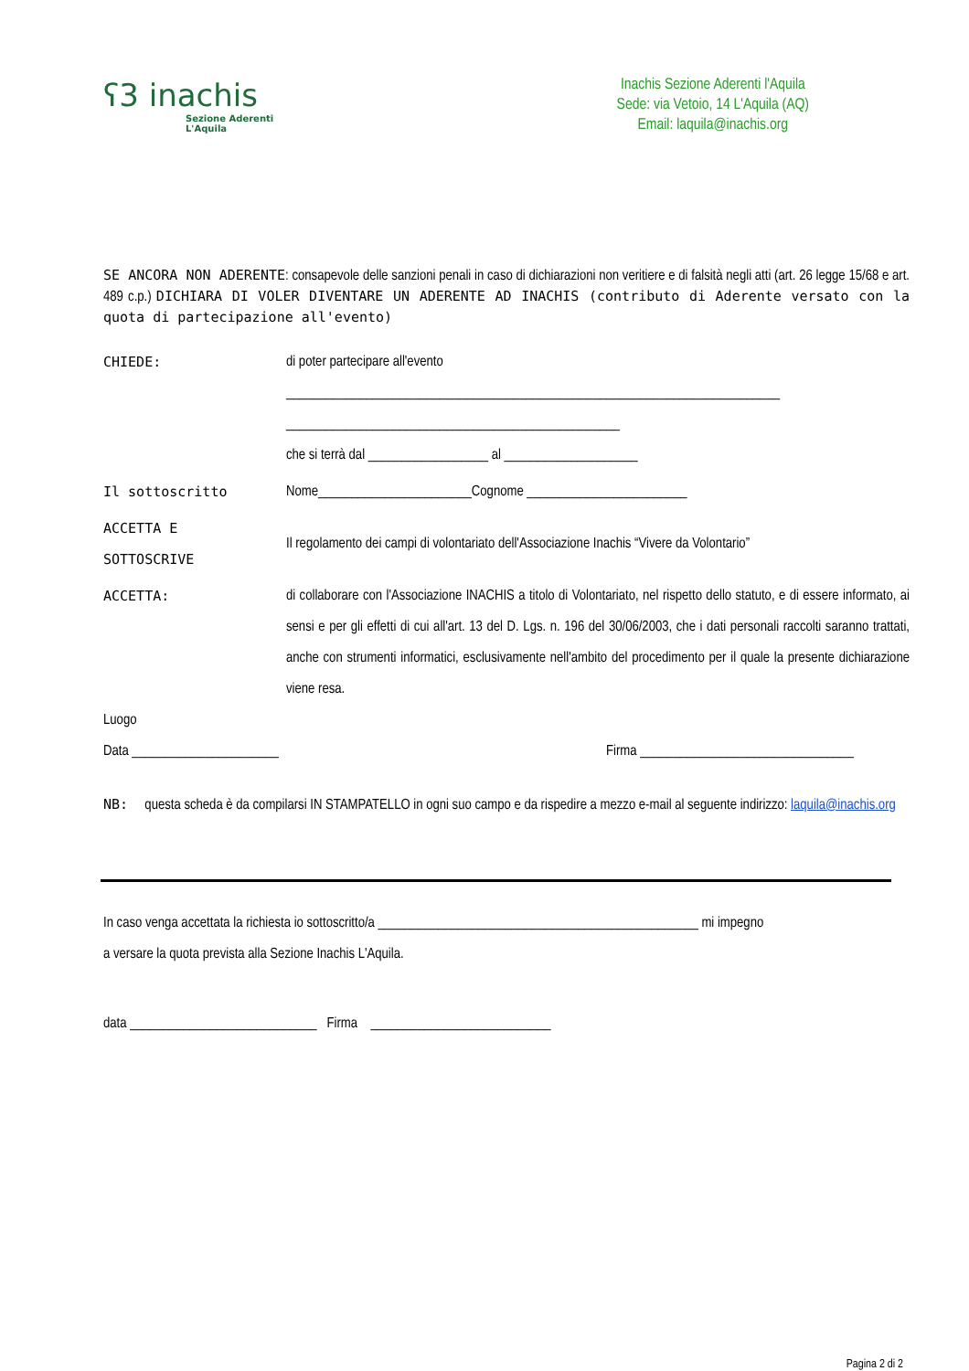ʕ3 inachis
Sezione Aderenti
L'Aquila
Inachis Sezione Aderenti l'Aquila
Sede: via Vetoio, 14 L'Aquila (AQ)
Email: laquila@inachis.org
SE ANCORA NON ADERENTE: consapevole delle sanzioni penali in caso di dichiarazioni non veritiere e di falsità negli atti (art. 26 legge 15/68 e art. 489 c.p.) DICHIARA DI VOLER DIVENTARE UN ADERENTE AD INACHIS (contributo di Aderente versato con la quota di partecipazione all'evento)
CHIEDE: di poter partecipare all'evento
__________________________________________________________________________
__________________________________________________
che si terrà dal __________________ al ____________________
Il sottoscritto Nome_______________________Cognome ________________________
ACCETTA E
SOTTOSCRIVE
Il regolamento dei campi di volontariato dell'Associazione Inachis “Vivere da Volontario”
ACCETTA: di collaborare con l'Associazione INACHIS a titolo di Volontariato, nel rispetto dello statuto, e di essere informato, ai sensi e per gli effetti di cui all'art. 13 del D. Lgs. n. 196 del 30/06/2003, che i dati personali raccolti saranno trattati, anche con strumenti informatici, esclusivamente nell'ambito del procedimento per il quale la presente dichiarazione viene resa.
Luogo
Data ______________________ Firma ________________________________
NB: questa scheda è da compilarsi IN STAMPATELLO in ogni suo campo e da rispedire a mezzo e-mail al seguente indirizzo: laquila@inachis.org
In caso venga accettata la richiesta io sottoscritto/a ________________________________________________ mi impegno
a versare la quota prevista alla Sezione Inachis L'Aquila.
data ____________________________ Firma ___________________________
Pagina 2 di 2